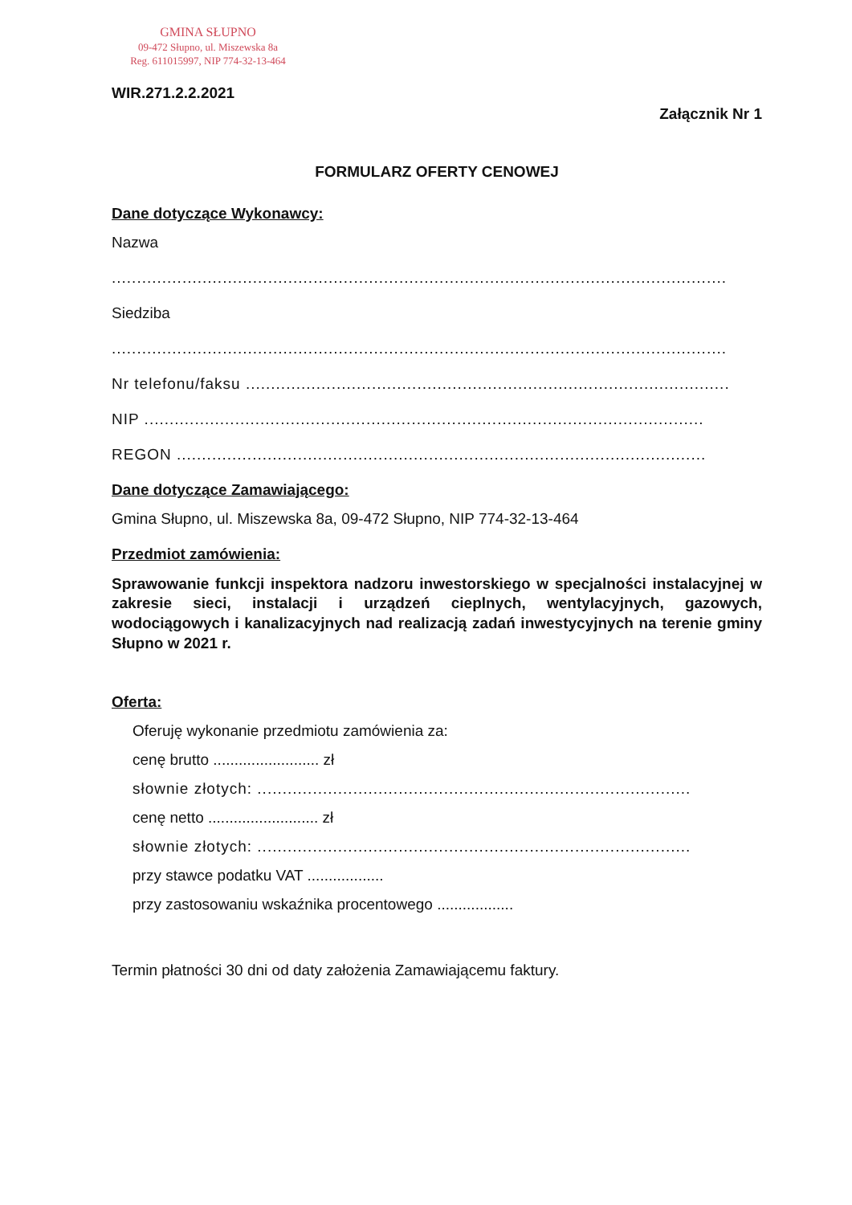GMINA SŁUPNO
09-472 Słupno, ul. Miszewska 8a
Reg. 611015997, NIP 774-32-13-464
WIR.271.2.2.2021
Załącznik Nr 1
FORMULARZ OFERTY CENOWEJ
Dane dotyczące Wykonawcy:
Nazwa
..........................................................................................................................
Siedziba
..........................................................................................................................
Nr telefonu/faksu ................................................................................................
NIP ...............................................................................................................
REGON .........................................................................................................
Dane dotyczące Zamawiającego:
Gmina Słupno, ul. Miszewska 8a, 09-472 Słupno, NIP 774-32-13-464
Przedmiot zamówienia:
Sprawowanie funkcji inspektora nadzoru inwestorskiego w specjalności instalacyjnej w zakresie sieci, instalacji i urządzeń cieplnych, wentylacyjnych, gazowych, wodociągowych i kanalizacyjnych nad realizacją zadań inwestycyjnych na terenie gminy Słupno w 2021 r.
Oferta:
Oferuję wykonanie przedmiotu zamówienia za:
cenę brutto ......................... zł
słownie złotych: ......................................................................................
cenę netto .......................... zł
słownie złotych: ......................................................................................
przy stawce podatku VAT ..................
przy zastosowaniu wskaźnika procentowego ..................
Termin płatności 30 dni od daty założenia Zamawiającemu faktury.